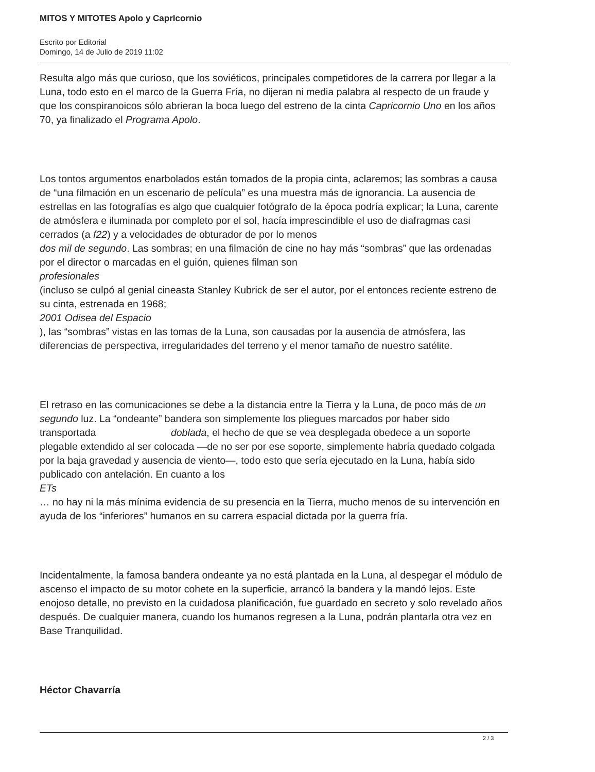MITOS Y MITOTES Apolo y CaprIcornio
Escrito por Editorial
Domingo, 14 de Julio de 2019 11:02
Resulta algo más que curioso, que los soviéticos, principales competidores de la carrera por llegar a la Luna, todo esto en el marco de la Guerra Fría, no dijeran ni media palabra al respecto de un fraude y que los conspiranoicos sólo abrieran la boca luego del estreno de la cinta Capricornio Uno en los años 70, ya finalizado el Programa Apolo.
Los tontos argumentos enarbolados están tomados de la propia cinta, aclaremos; las sombras a causa de “una filmación en un escenario de película” es una muestra más de ignorancia. La ausencia de estrellas en las fotografías es algo que cualquier fotógrafo de la época podría explicar; la Luna, carente de atmósfera e iluminada por completo por el sol, hacía imprescindible el uso de diafragmas casi cerrados (a f22) y a velocidades de obturador de por lo menos dos mil de segundo. Las sombras; en una filmación de cine no hay más “sombras” que las ordenadas por el director o marcadas en el guión, quienes filman son
profesionales
(incluso se culpó al genial cineasta Stanley Kubrick de ser el autor, por el entonces reciente estreno de su cinta, estrenada en 1968;
2001 Odisea del Espacio
), las “sombras” vistas en las tomas de la Luna, son causadas por la ausencia de atmósfera, las diferencias de perspectiva, irregularidades del terreno y el menor tamaño de nuestro satélite.
El retraso en las comunicaciones se debe a la distancia entre la Tierra y la Luna, de poco más de un segundo luz. La “ondeante” bandera son simplemente los pliegues marcados por haber sido transportada doblada, el hecho de que se vea desplegada obedece a un soporte plegable extendido al ser colocada —de no ser por ese soporte, simplemente habría quedado colgada por la baja gravedad y ausencia de viento—, todo esto que sería ejecutado en la Luna, había sido publicado con antelación. En cuanto a los
ETs
… no hay ni la más mínima evidencia de su presencia en la Tierra, mucho menos de su intervención en ayuda de los “inferiores” humanos en su carrera espacial dictada por la guerra fría.
Incidentalmente, la famosa bandera ondeante ya no está plantada en la Luna, al despegar el módulo de ascenso el impacto de su motor cohete en la superficie, arrancó la bandera y la mandó lejos. Este enojoso detalle, no previsto en la cuidadosa planificación, fue guardado en secreto y solo revelado años después. De cualquier manera, cuando los humanos regresen a la Luna, podrán plantarla otra vez en Base Tranquilidad.
Héctor Chavarría
2 / 3